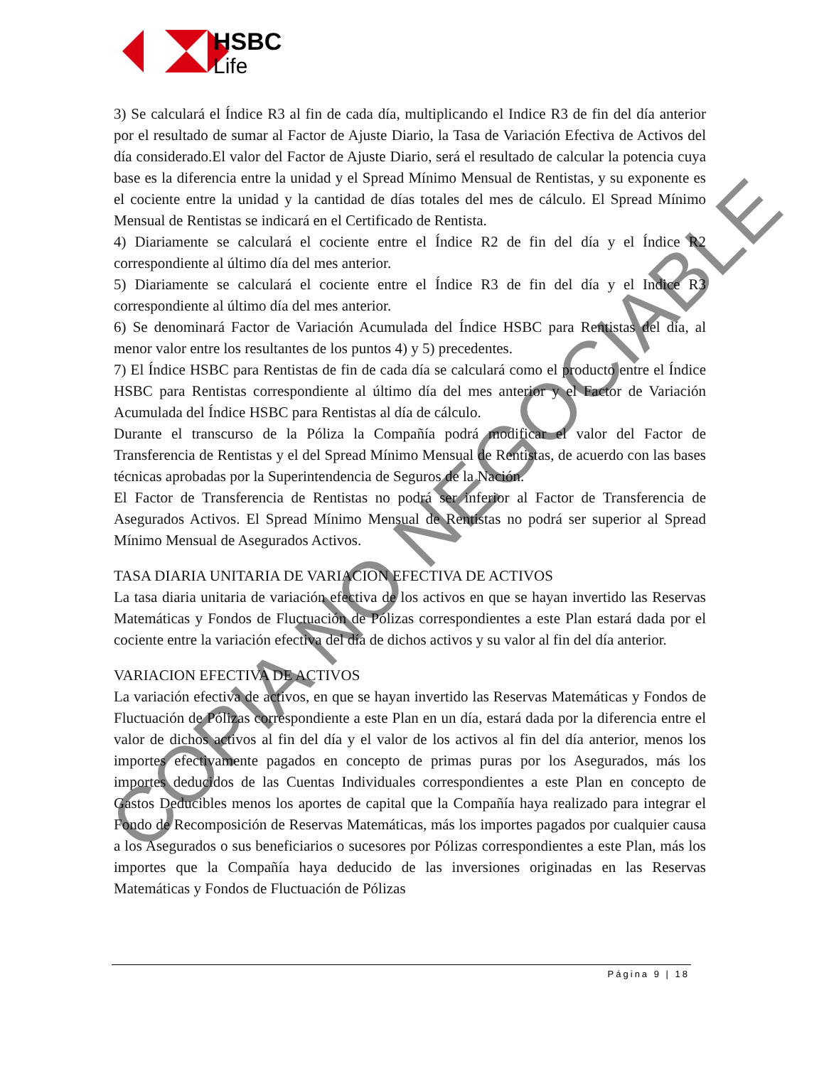HSBC
Life
3) Se calculará el Índice R3 al fin de cada día, multiplicando el Indice R3 de fin del día anterior por el resultado de sumar al Factor de Ajuste Diario, la Tasa de Variación Efectiva de Activos del día considerado.El valor del Factor de Ajuste Diario, será el resultado de calcular la potencia cuya base es la diferencia entre la unidad y el Spread Mínimo Mensual de Rentistas, y su exponente es el cociente entre la unidad y la cantidad de días totales del mes de cálculo. El Spread Mínimo Mensual de Rentistas se indicará en el Certificado de Rentista.
4) Diariamente se calculará el cociente entre el Índice R2 de fin del día y el Índice R2 correspondiente al último día del mes anterior.
5) Diariamente se calculará el cociente entre el Índice R3 de fin del día y el Indice R3 correspondiente al último día del mes anterior.
6) Se denominará Factor de Variación Acumulada del Índice HSBC para Rentistas del día, al menor valor entre los resultantes de los puntos 4) y 5) precedentes.
7) El Índice HSBC para Rentistas de fin de cada día se calculará como el producto entre el Índice HSBC para Rentistas correspondiente al último día del mes anterior y el Factor de Variación Acumulada del Índice HSBC para Rentistas al día de cálculo.
Durante el transcurso de la Póliza la Compañía podrá modificar el valor del Factor de Transferencia de Rentistas y el del Spread Mínimo Mensual de Rentistas, de acuerdo con las bases técnicas aprobadas por la Superintendencia de Seguros de la Nación.
El Factor de Transferencia de Rentistas no podrá ser inferior al Factor de Transferencia de Asegurados Activos. El Spread Mínimo Mensual de Rentistas no podrá ser superior al Spread Mínimo Mensual de Asegurados Activos.
TASA DIARIA UNITARIA DE VARIACION EFECTIVA DE ACTIVOS
La tasa diaria unitaria de variación efectiva de los activos en que se hayan invertido las Reservas Matemáticas y Fondos de Fluctuación de Pólizas correspondientes a este Plan estará dada por el cociente entre la variación efectiva del día de dichos activos y su valor al fin del día anterior.
VARIACION EFECTIVA DE ACTIVOS
La variación efectiva de activos, en que se hayan invertido las Reservas Matemáticas y Fondos de Fluctuación de Pólizas correspondiente a este Plan en un día, estará dada por la diferencia entre el valor de dichos activos al fin del día y el valor de los activos al fin del día anterior, menos los importes efectivamente pagados en concepto de primas puras por los Asegurados, más los importes deducidos de las Cuentas Individuales correspondientes a este Plan en concepto de Gastos Deducibles menos los aportes de capital que la Compañía haya realizado para integrar el Fondo de Recomposición de Reservas Matemáticas, más los importes pagados por cualquier causa a los Asegurados o sus beneficiarios o sucesores por Pólizas correspondientes a este Plan, más los importes que la Compañía haya deducido de las inversiones originadas en las Reservas Matemáticas y Fondos de Fluctuación de Pólizas
Página 9 | 18
COPIA NO NEGOCIABLE